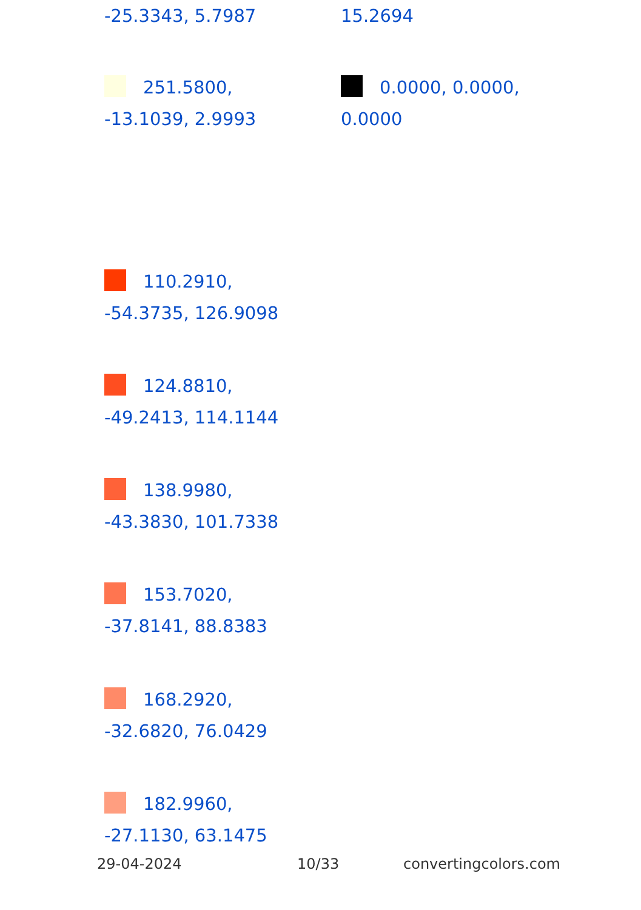-25.3343, 5.7987 15.2694
251.5800,
-13.1039, 2.9993
0.0000, 0.0000,
0.0000
110.2910,
-54.3735, 126.9098
124.8810,
-49.2413, 114.1144
138.9980,
-43.3830, 101.7338
153.7020,
-37.8141, 88.8383
168.2920,
-32.6820, 76.0429
182.9960,
-27.1130, 63.1475
29-04-2024 10/33 convertingcolors.com